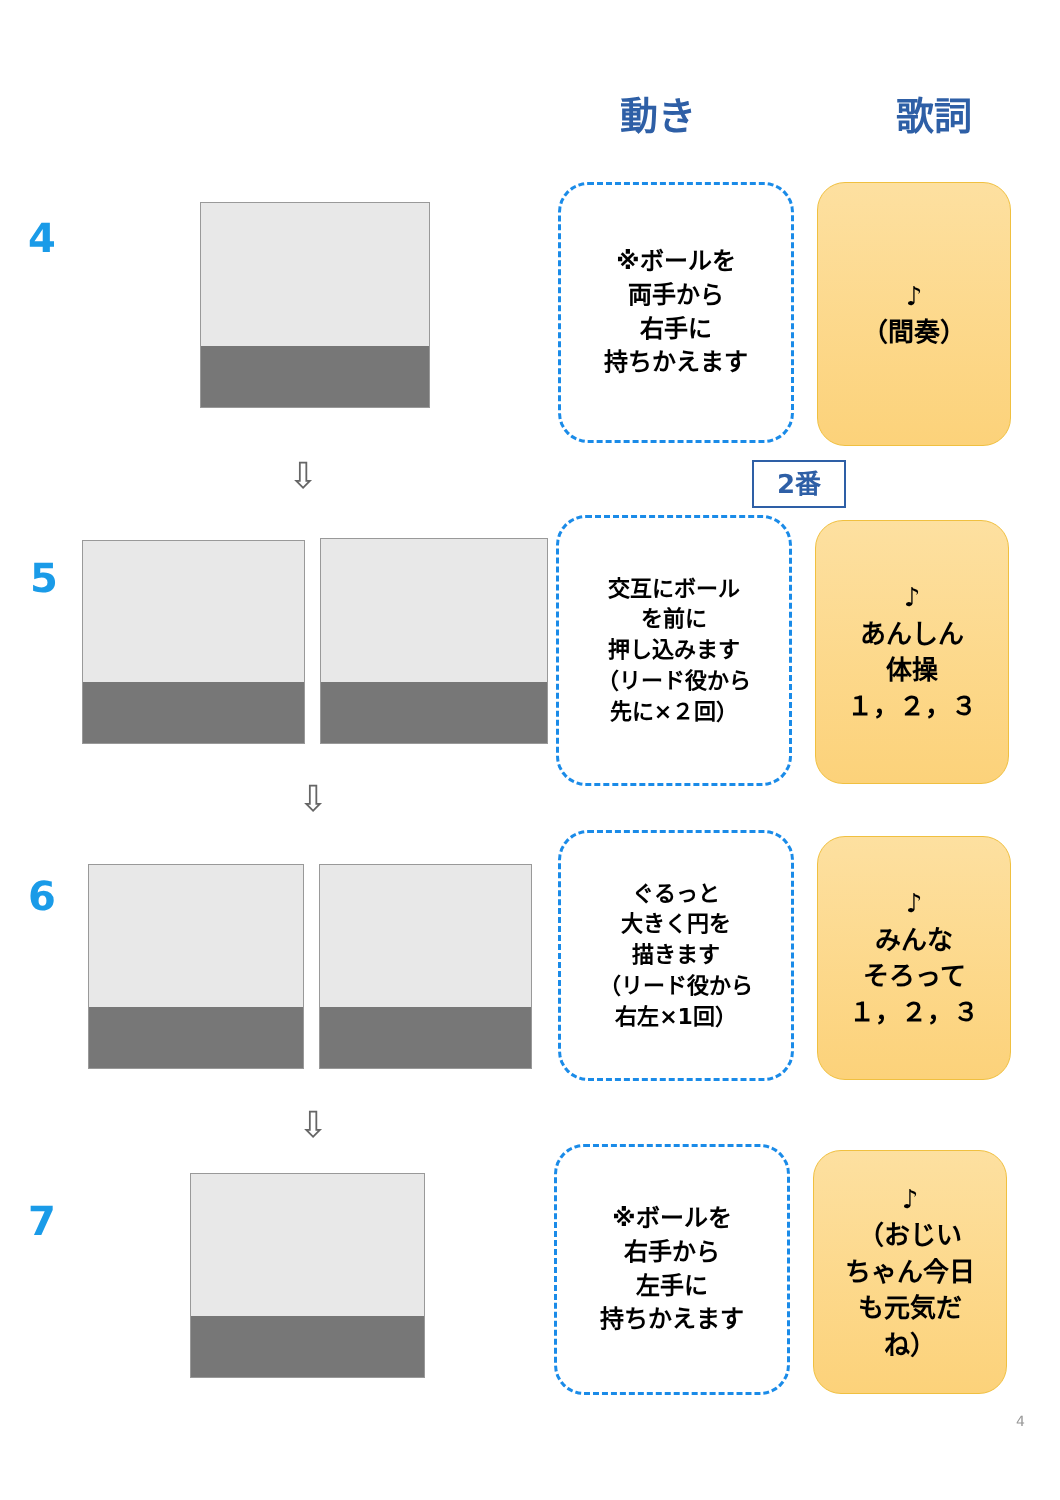動き 歌詞
4
※ボールを
両手から
右手に
持ちかえます
♪
（間奏）
⇩ 2番
5
交互にボール
を前に
押し込みます
（リード役から
先に×２回）
♪
あんしん
体操
１，２，３
⇩
6
ぐるっと
大きく円を
描きます
（リード役から
右左×1回）
♪
みんな
そろって
１，２，３
⇩
7
※ボールを
右手から
左手に
持ちかえます
♪
（おじい
ちゃん今日
も元気だ
ね）
4